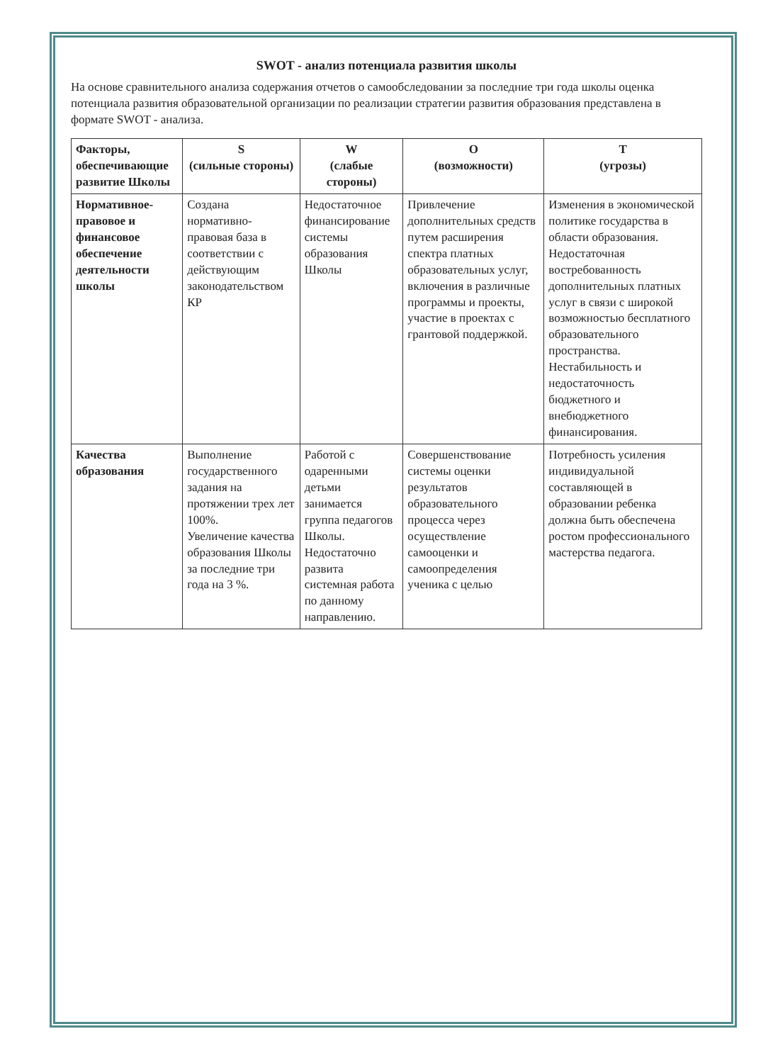SWOT - анализ потенциала развития школы
На основе сравнительного анализа содержания отчетов о самообследовании за последние три года школы оценка потенциала развития образовательной организации по реализации стратегии развития образования представлена в формате SWOT - анализа.
| Факторы, обеспечивающие развитие Школы | S (сильные стороны) | W (слабые стороны) | O (возможности) | T (угрозы) |
| --- | --- | --- | --- | --- |
| Нормативное-правовое и финансовое обеспечение деятельности школы | Создана нормативно-правовая база в соответствии с действующим законодательством КР | Недостаточное финансирование системы образования Школы | Привлечение дополнительных средств путем расширения спектра платных образовательных услуг, включения в различные программы и проекты, участие в проектах с грантовой поддержкой. | Изменения в экономической политике государства в области образования. Недостаточная востребованность дополнительных платных услуг в связи с широкой возможностью бесплатного образовательного пространства. Нестабильность и недостаточность бюджетного и внебюджетного финансирования. |
| Качества образования | Выполнение государственного задания на протяжении трех лет 100%. Увеличение качества образования Школы за последние три года на 3 %. | Работой с одаренными детьми занимается группа педагогов Школы. Недостаточно развита системная работа по данному направлению. | Совершенствование системы оценки результатов образовательного процесса через осуществление самооценки и самоопределения ученика с целью | Потребность усиления индивидуальной составляющей в образовании ребенка должна быть обеспечена ростом профессионального мастерства педагога. |